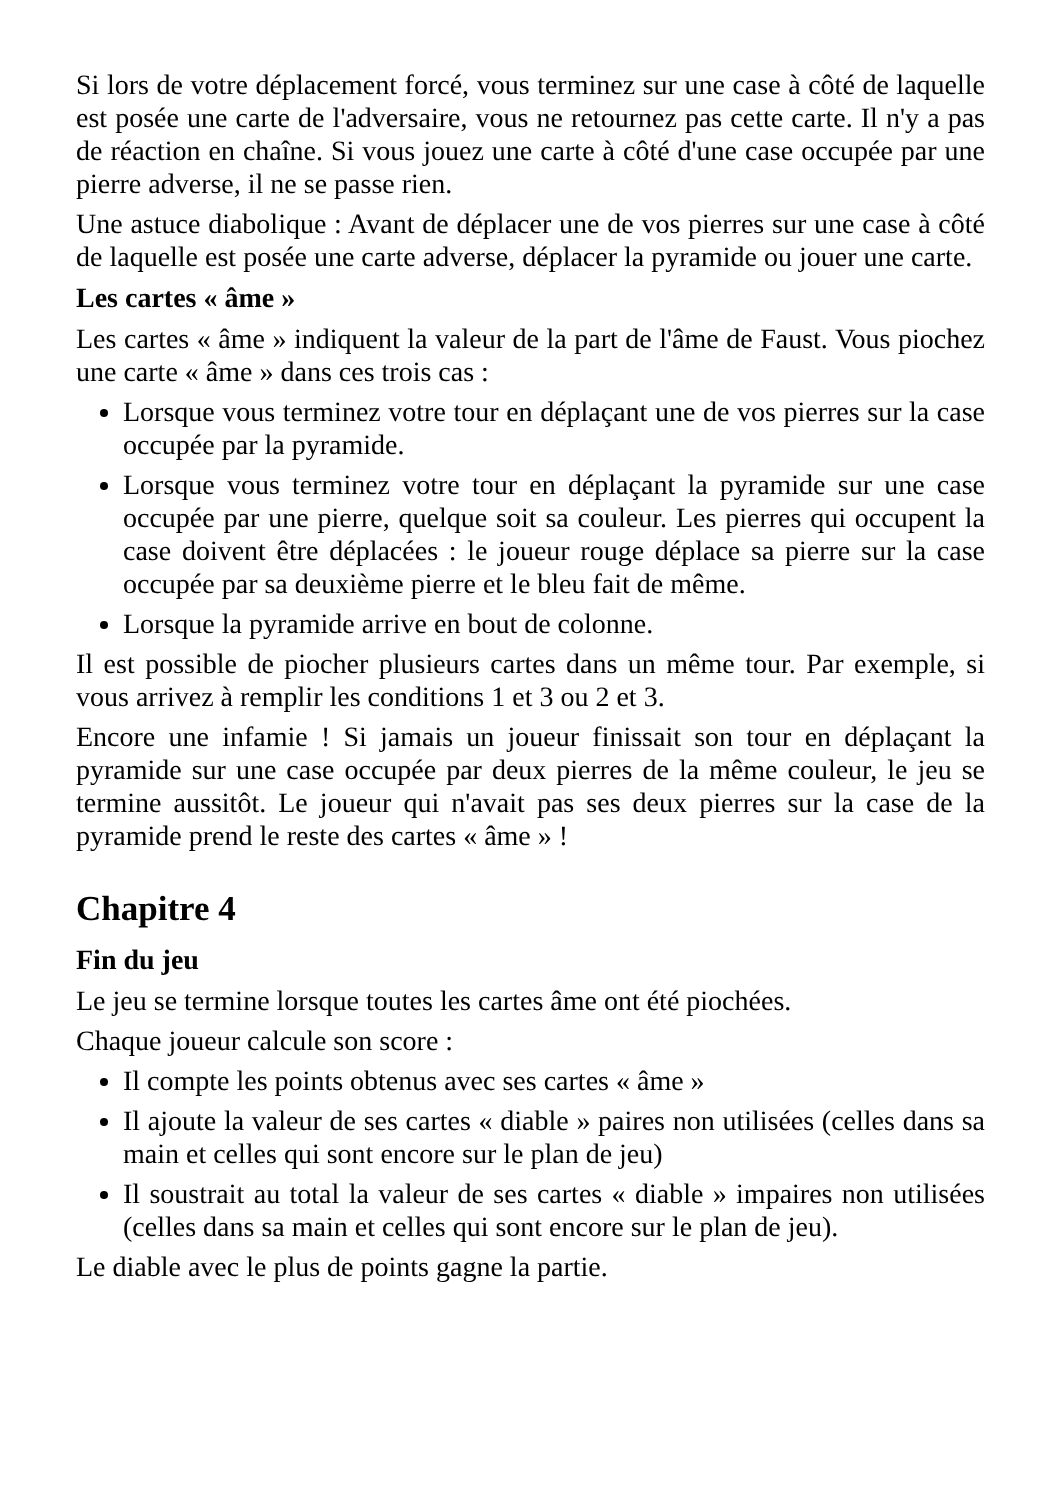Si lors de votre déplacement forcé, vous terminez sur une case à côté de laquelle est posée une carte de l'adversaire, vous ne retournez pas cette carte. Il n'y a pas de réaction en chaîne. Si vous jouez une carte à côté d'une case occupée par une pierre adverse, il ne se passe rien.
Une astuce diabolique : Avant de déplacer une de vos pierres sur une case à côté de laquelle est posée une carte adverse, déplacer la pyramide ou jouer une carte.
Les cartes « âme »
Les cartes « âme » indiquent la valeur de la part de l'âme de Faust. Vous piochez une carte « âme » dans ces trois cas :
Lorsque vous terminez votre tour en déplaçant une de vos pierres sur la case occupée par la pyramide.
Lorsque vous terminez votre tour en déplaçant la pyramide sur une case occupée par une pierre, quelque soit sa couleur. Les pierres qui occupent la case doivent être déplacées : le joueur rouge déplace sa pierre sur la case occupée par sa deuxième pierre et le bleu fait de même.
Lorsque la pyramide arrive en bout de colonne.
Il est possible de piocher plusieurs cartes dans un même tour. Par exemple, si vous arrivez à remplir les conditions 1 et 3 ou 2 et 3.
Encore une infamie ! Si jamais un joueur finissait son tour en déplaçant la pyramide sur une case occupée par deux pierres de la même couleur, le jeu se termine aussitôt. Le joueur qui n'avait pas ses deux pierres sur la case de la pyramide prend le reste des cartes « âme » !
Chapitre 4
Fin du jeu
Le jeu se termine lorsque toutes les cartes âme ont été piochées.
Chaque joueur calcule son score :
Il compte les points obtenus avec ses cartes « âme »
Il ajoute la valeur de ses cartes « diable » paires non utilisées (celles dans sa main et celles qui sont encore sur le plan de jeu)
Il soustrait au total la valeur de ses cartes « diable » impaires non utilisées (celles dans sa main et celles qui sont encore sur le plan de jeu).
Le diable avec le plus de points gagne la partie.